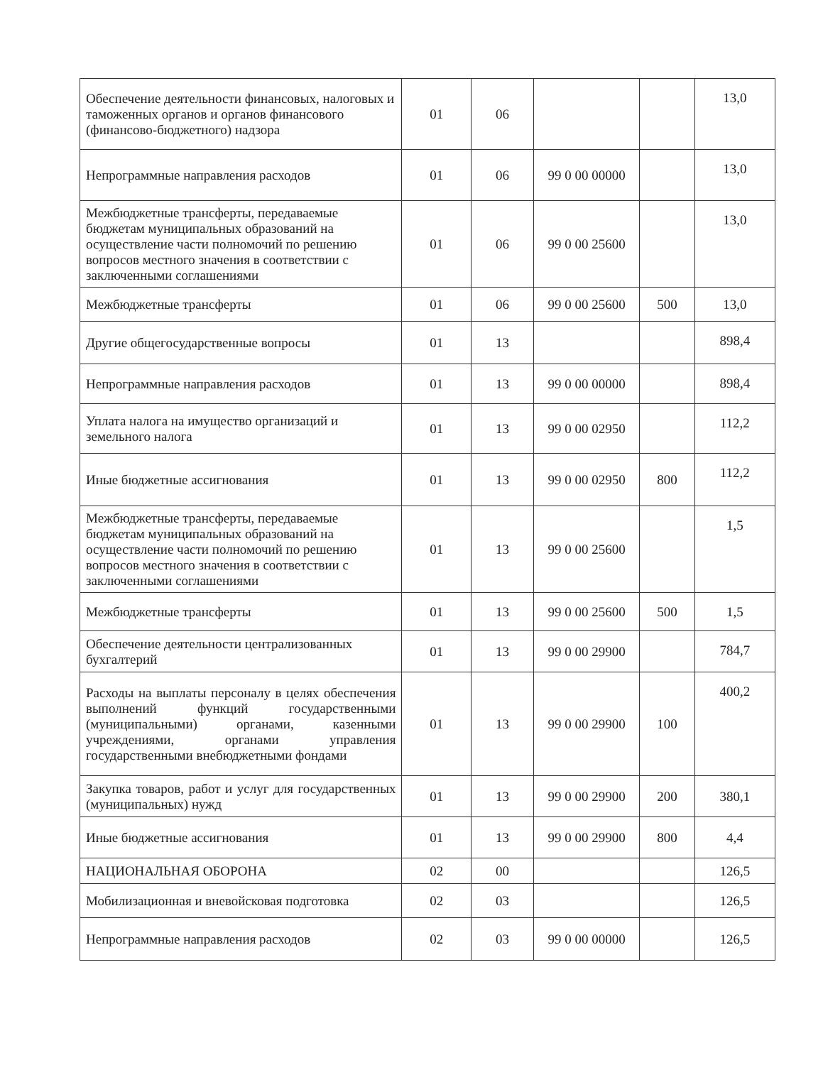| Обеспечение деятельности финансовых, налоговых и таможенных органов и органов финансового (финансово-бюджетного) надзора | 01 | 06 | | | 13,0 |
| Непрограммные направления расходов | 01 | 06 | 99 0 00 00000 | | 13,0 |
| Межбюджетные трансферты, передаваемые бюджетам муниципальных образований на осуществление части полномочий по решению вопросов местного значения в соответствии с заключенными соглашениями | 01 | 06 | 99 0 00 25600 | | 13,0 |
| Межбюджетные трансферты | 01 | 06 | 99 0 00 25600 | 500 | 13,0 |
| Другие общегосударственные вопросы | 01 | 13 | | | 898,4 |
| Непрограммные направления расходов | 01 | 13 | 99 0 00 00000 | | 898,4 |
| Уплата налога на имущество организаций и земельного налога | 01 | 13 | 99 0 00 02950 | | 112,2 |
| Иные бюджетные ассигнования | 01 | 13 | 99 0 00 02950 | 800 | 112,2 |
| Межбюджетные трансферты, передаваемые бюджетам муниципальных образований на осуществление части полномочий по решению вопросов местного значения в соответствии с заключенными соглашениями | 01 | 13 | 99 0 00 25600 | | 1,5 |
| Межбюджетные трансферты | 01 | 13 | 99 0 00 25600 | 500 | 1,5 |
| Обеспечение деятельности централизованных бухгалтерий | 01 | 13 | 99 0 00 29900 | | 784,7 |
| Расходы на выплаты персоналу в целях обеспечения выполнений функций государственными (муниципальными) органами, казенными учреждениями, органами управления государственными внебюджетными фондами | 01 | 13 | 99 0 00 29900 | 100 | 400,2 |
| Закупка товаров, работ и услуг для государственных (муниципальных) нужд | 01 | 13 | 99 0 00 29900 | 200 | 380,1 |
| Иные бюджетные ассигнования | 01 | 13 | 99 0 00 29900 | 800 | 4,4 |
| НАЦИОНАЛЬНАЯ ОБОРОНА | 02 | 00 | | | 126,5 |
| Мобилизационная и вневойсковая подготовка | 02 | 03 | | | 126,5 |
| Непрограммные направления расходов | 02 | 03 | 99 0 00 00000 | | 126,5 |